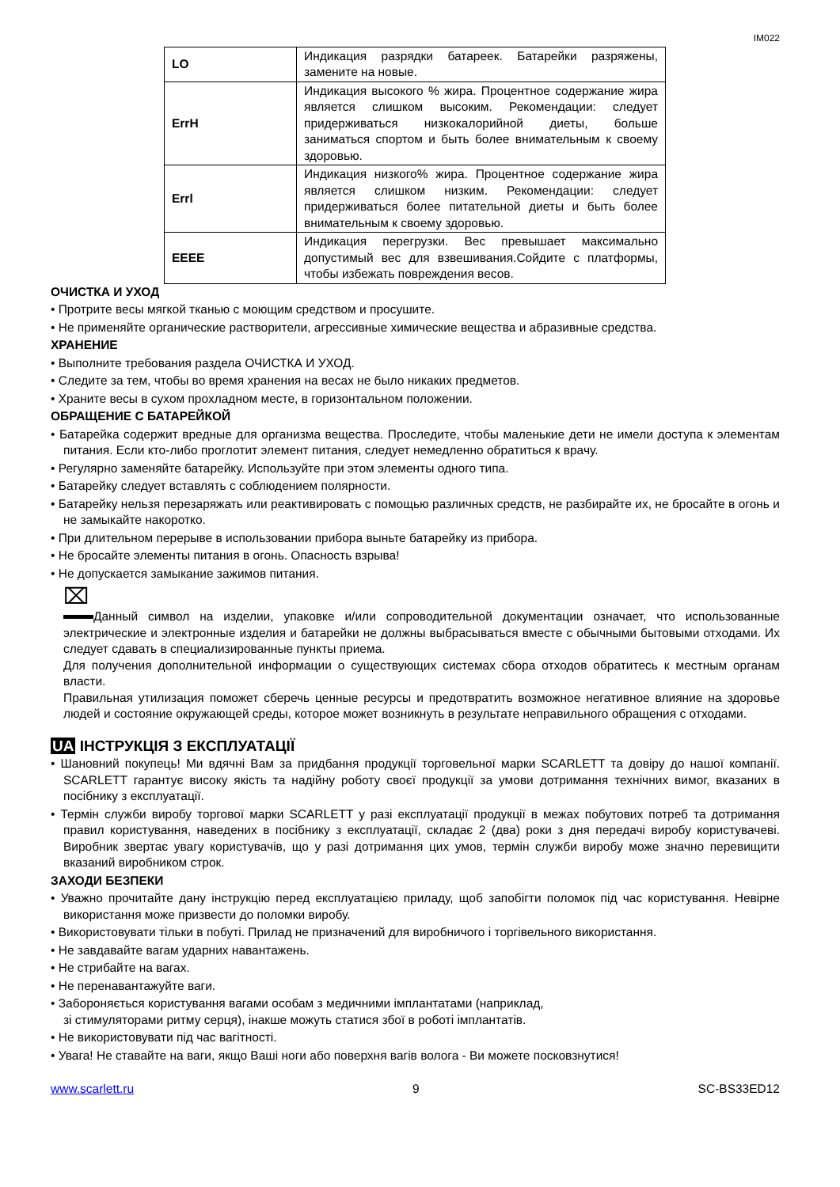IM022
| LO | Индикация разрядки батареек. Батарейки разряжены, замените на новые. |
| ErrH | Индикация высокого % жира. Процентное содержание жира является слишком высоким. Рекомендации: следует придерживаться низкокалорийной диеты, больше заниматься спортом и быть более внимательным к своему здоровью. |
| Errl | Индикация низкого% жира. Процентное содержание жира является слишком низким. Рекомендации: следует придерживаться более питательной диеты и быть более внимательным к своему здоровью. |
| EEEE | Индикация перегрузки. Вес превышает максимально допустимый вес для взвешивания.Сойдите с платформы, чтобы избежать повреждения весов. |
ОЧИСТКА И УХОД
• Протрите весы мягкой тканью с моющим средством и просушите.
• Не применяйте органические растворители, агрессивные химические вещества и абразивные средства.
ХРАНЕНИЕ
• Выполните требования раздела ОЧИСТКА И УХОД.
• Следите за тем, чтобы во время хранения на весах не было никаких предметов.
• Храните весы в сухом прохладном месте, в горизонтальном положении.
ОБРАЩЕНИЕ С БАТАРЕЙКОЙ
• Батарейка содержит вредные для организма вещества. Проследите, чтобы маленькие дети не имели доступа к элементам питания. Если кто-либо проглотит элемент питания, следует немедленно обратиться к врачу.
• Регулярно заменяйте батарейку. Используйте при этом элементы одного типа.
• Батарейку следует вставлять с соблюдением полярности.
• Батарейку нельзя перезаряжать или реактивировать с помощью различных средств, не разбирайте их, не бросайте в огонь и не замыкайте накоротко.
• При длительном перерыве в использовании прибора выньте батарейку из прибора.
• Не бросайте элементы питания в огонь. Опасность взрыва!
• Не допускается замыкание зажимов питания.
⌧
Данный символ на изделии, упаковке и/или сопроводительной документации означает, что использованные электрические и электронные изделия и батарейки не должны выбрасываться вместе с обычными бытовыми отходами. Их следует сдавать в специализированные пункты приема.
Для получения дополнительной информации о существующих системах сбора отходов обратитесь к местным органам власти.
Правильная утилизация поможет сберечь ценные ресурсы и предотвратить возможное негативное влияние на здоровье людей и состояние окружающей среды, которое может возникнуть в результате неправильного обращения с отходами.
UA ІНСТРУКЦІЯ З ЕКСПЛУАТАЦІЇ
• Шановний покупець! Ми вдячні Вам за придбання продукції торговельної марки SCARLETT та довіру до нашої компанії. SCARLETT гарантує високу якість та надійну роботу своєї продукції за умови дотримання технічних вимог, вказаних в посібнику з експлуатації.
• Термін служби виробу торгової марки SCARLETT у разі експлуатації продукції в межах побутових потреб та дотримання правил користування, наведених в посібнику з експлуатації, складає 2 (два) роки з дня передачі виробу користувачеві. Виробник звертає увагу користувачів, що у разі дотримання цих умов, термін служби виробу може значно перевищити вказаний виробником строк.
ЗАХОДИ БЕЗПЕКИ
• Уважно прочитайте дану інструкцію перед експлуатацією приладу, щоб запобігти поломок під час користування. Невірне використання може призвести до поломки виробу.
• Використовувати тільки в побуті. Прилад не призначений для виробничого і торгівельного використання.
• Не завдавайте вагам ударних навантажень.
• Не стрибайте на вагах.
• Не перенавантажуйте ваги.
• Забороняється користування вагами особам з медичними імплантатами (наприклад,
зі стимуляторами ритму серця), інакше можуть статися збої в роботі імплантатів.
• Не використовувати під час вагітності.
• Увага! Не ставайте на ваги, якщо Ваші ноги або поверхня вагів волога - Ви можете посковзнутися!
www.scarlett.ru 9 SC-BS33ED12